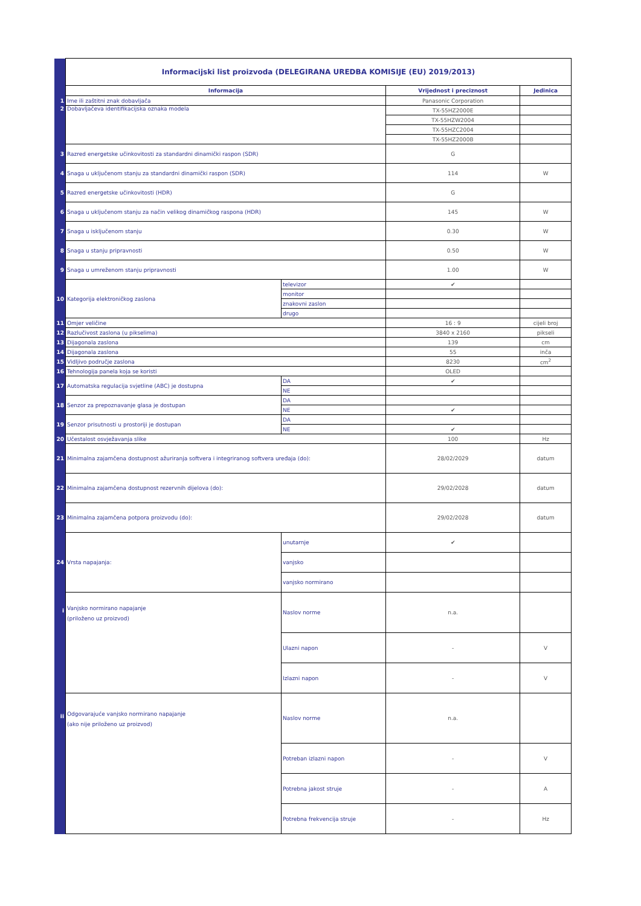| | Informacijski list proizvoda (DELEGIRANA UREDBA KOMISIJE (EU) 2019/2013) | | | |
| | Informacija | | Vrijednost i preciznost | Jedinica |
| 1 | Ime ili zaštitni znak dobavljača | | Panasonic Corporation | |
| 2 | Dobavljačeva identifikacijska oznaka modela | | TX-55HZ2000E | |
| | | | TX-55HZW2004 | |
| | | | TX-55HZC2004 | |
| | | | TX-55HZ2000B | |
| 3 | Razred energetske učinkovitosti za standardni dinamički raspon (SDR) | | G | |
| 4 | Snaga u uključenom stanju za standardni dinamički raspon (SDR) | | 114 | W |
| 5 | Razred energetske učinkovitosti (HDR) | | G | |
| 6 | Snaga u uključenom stanju za način velikog dinamičkog raspona (HDR) | | 145 | W |
| 7 | Snaga u isključenom stanju | | 0.30 | W |
| 8 | Snaga u stanju pripravnosti | | 0.50 | W |
| 9 | Snaga u umreženom stanju pripravnosti | | 1.00 | W |
| 10 | Kategorija elektroničkog zaslona | televizor | ✔ | |
| | | monitor | | |
| | | znakovni zaslon | | |
| | | drugo | | |
| 11 | Omjer veličine | | 16 : 9 | cijeli broj |
| 12 | Razlučivost zaslona (u pikselima) | | 3840 x 2160 | pikseli |
| 13 | Dijagonala zaslona | | 139 | cm |
| 14 | Dijagonala zaslona | | 55 | inča |
| 15 | Vidljivo područje zaslona | | 8230 | cm<sup>2</sup> |
| 16 | Tehnologija panela koja se koristi | | OLED | |
| 17 | Automatska regulacija svjetline (ABC) je dostupna | DA | ✔ | |
| | | NE | | |
| 18 | Senzor za prepoznavanje glasa je dostupan | DA | | |
| | | NE | ✔ | |
| 19 | Senzor prisutnosti u prostoriji je dostupan | DA | | |
| | | NE | ✔ | |
| 20 | Učestalost osvježavanja slike | | 100 | Hz |
| 21 | Minimalna zajamčena dostupnost ažuriranja softvera i integriranog softvera uređaja (do): | | 28/02/2029 | datum |
| 22 | Minimalna zajamčena dostupnost rezervnih dijelova (do): | | 29/02/2028 | datum |
| 23 | Minimalna zajamčena potpora proizvodu (do): | | 29/02/2028 | datum |
| 24 | Vrsta napajanja: | unutarnje | ✔ | |
| | | vanjsko | | |
| | | vanjsko normirano | | |
| i | Vanjsko normirano napajanje (priloženo uz proizvod) | Naslov norme | n.a. | |
| | | Ulazni napon | - | V |
| | | Izlazni napon | - | V |
| ii | Odgovarajuće vanjsko normirano napajanje (ako nije priloženo uz proizvod) | Naslov norme | n.a. | |
| | | Potreban izlazni napon | - | V |
| | | Potrebna jakost struje | - | A |
| | | Potrebna frekvencija struje | - | Hz |